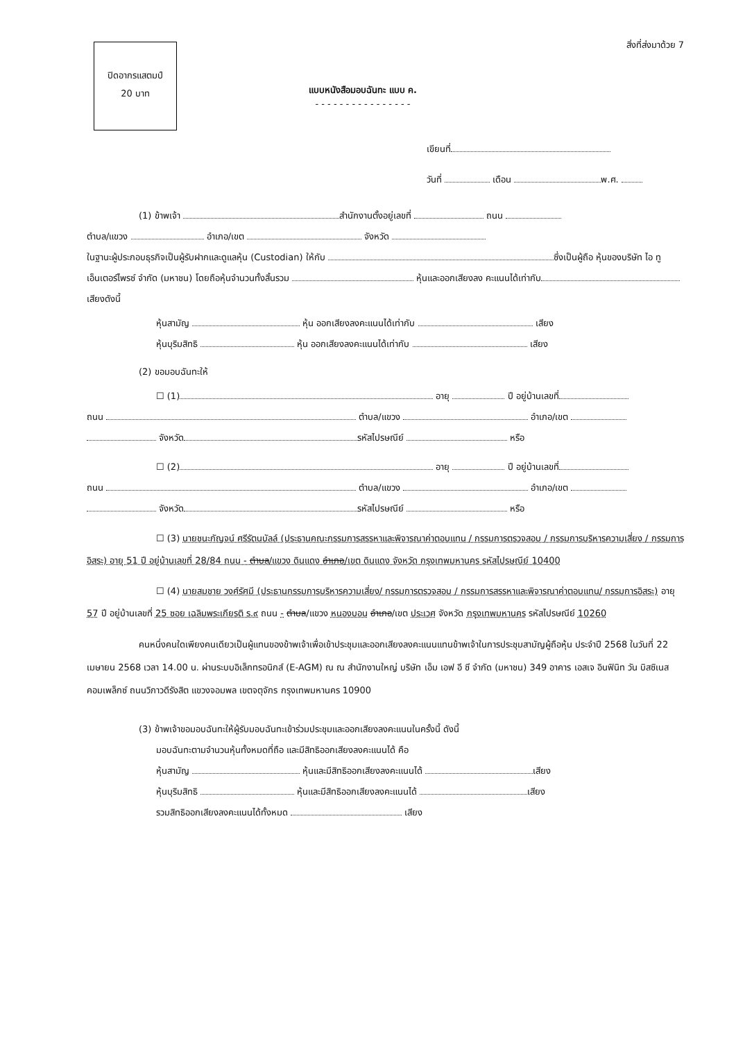สิ่งที่ส่งมาด้วย 7
ปิดอากรแสตมป์
20 บาท
แบบหนังสือมอบฉันทะ แบบ ค.
- - - - - - - - - - - - - - - -
เขียนที่
วันที่ เดือน พ.ศ.
(1) ข้าพเจ้า สำนักงานตั้งอยู่เลขที่ ถนน
ตำบล/แขวง อำเภอ/เขต จังหวัด
ในฐานะผู้ประกอบธุรกิจเป็นผู้รับฝากและดูแลหุ้น (Custodian) ให้กับ ซึ่งเป็นผู้ถือ หุ้นของบริษัท ไอ ทู เอ็นเตอร์ไพรซ์ จำกัด (มหาชน) โดยถือหุ้นจำนวนทั้งสิ้นรวม หุ้นและออกเสียงลง คะแนนได้เท่ากับ เสียงดังนี้
หุ้นสามัญ หุ้น ออกเสียงลงคะแนนได้เท่ากับ เสียง
หุ้นบุริมสิทธิ หุ้น ออกเสียงลงคะแนนได้เท่ากับ เสียง
(2) ขอมอบฉันทะให้
☐ (1) อายุ ปี อยู่บ้านเลขที่
ถนน ตำบล/แขวง อำเภอ/เขต
จังหวัด รหัสไปรษณีย์ หรือ
☐ (2) อายุ ปี อยู่บ้านเลขที่
ถนน ตำบล/แขวง อำเภอ/เขต
จังหวัด รหัสไปรษณีย์ หรือ
☐ (3) นายชนะกัญจน์ ศรีรัตนบัลล์ (ประธานคณะกรรมการสรรหาและพิจารณาค่าตอบแทน / กรรมการตรวจสอบ / กรรมการบริหารความเสี่ยง / กรรมการอิสระ) อายุ 51 ปี อยู่บ้านเลขที่ 28/84 ถนน - ตำบล/แขวง ดินแดง อำเภอ/เขต ดินแดง จังหวัด กรุงเทพมหานคร รหัสไปรษณีย์ 10400
☐ (4) นายสมชาย วงศ์รัศมี (ประธานกรรมการบริหารความเสี่ยง/ กรรมการตรวจสอบ / กรรมการสรรหาและพิจารณาค่าตอบแทน/ กรรมการอิสระ) อายุ 57 ปี อยู่บ้านเลขที่ 25 ซอย เฉลิมพระเกียรติ ร.๙ ถนน - ตำบล/แขวง หนองบอน อำเภอ/เขต ประเวศ จังหวัด กรุงเทพมหานคร รหัสไปรษณีย์ 10260
คนหนึ่งคนใดเพียงคนเดียวเป็นผู้แทนของข้าพเจ้าเพื่อเข้าประชุมและออกเสียงลงคะแนนแทนข้าพเจ้าในการประชุมสามัญผู้ถือหุ้น ประจำปี 2568 ในวันที่ 22 เมษายน 2568 เวลา 14.00 น. ผ่านระบบอิเล็กทรอนิกส์ (E-AGM) ณ ณ สำนักงานใหญ่ บริษัท เอ็ม เอฟ อี ซี จำกัด (มหาชน) 349 อาคาร เอสเจ อินฟินิท วัน บิสซิเนส คอมเพล็กซ์ ถนนวิภาวดีรังสิต แขวงจอมพล เขตจตุจักร กรุงเทพมหานคร 10900
(3) ข้าพเจ้าขอมอบฉันทะให้ผู้รับมอบฉันทะเข้าร่วมประชุมและออกเสียงลงคะแนนในครั้งนี้ ดังนี้
มอบฉันทะตามจำนวนหุ้นทั้งหมดที่ถือ และมีสิทธิออกเสียงลงคะแนนได้ คือ
หุ้นสามัญ หุ้นและมีสิทธิออกเสียงลงคะแนนได้ เสียง
หุ้นบุริมสิทธิ หุ้นและมีสิทธิออกเสียงลงคะแนนได้ เสียง
รวมสิทธิออกเสียงลงคะแนนได้ทั้งหมด เสียง